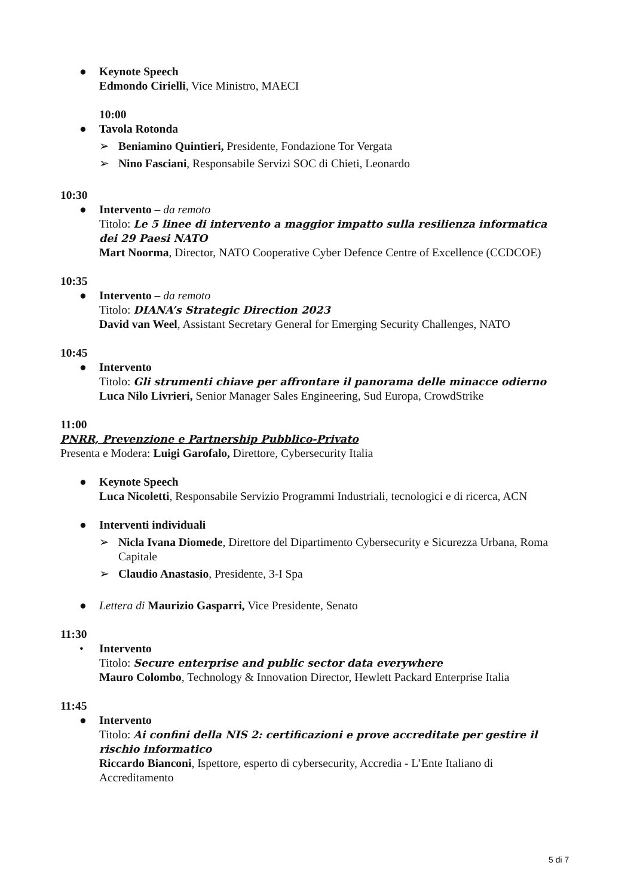● Keynote Speech
Edmondo Cirielli, Vice Ministro, MAECI
10:00
● Tavola Rotonda
➢ Beniamino Quintieri, Presidente, Fondazione Tor Vergata
➢ Nino Fasciani, Responsabile Servizi SOC di Chieti, Leonardo
10:30
● Intervento – da remoto
Titolo: Le 5 linee di intervento a maggior impatto sulla resilienza informatica dei 29 Paesi NATO
Mart Noorma, Director, NATO Cooperative Cyber Defence Centre of Excellence (CCDCOE)
10:35
● Intervento – da remoto
Titolo: DIANA’s Strategic Direction 2023
David van Weel, Assistant Secretary General for Emerging Security Challenges, NATO
10:45
● Intervento
Titolo: Gli strumenti chiave per affrontare il panorama delle minacce odierno
Luca Nilo Livrieri, Senior Manager Sales Engineering, Sud Europa, CrowdStrike
11:00
PNRR, Prevenzione e Partnership Pubblico-Privato
Presenta e Modera: Luigi Garofalo, Direttore, Cybersecurity Italia
● Keynote Speech
Luca Nicoletti, Responsabile Servizio Programmi Industriali, tecnologici e di ricerca, ACN
● Interventi individuali
➢ Nicla Ivana Diomede, Direttore del Dipartimento Cybersecurity e Sicurezza Urbana, Roma Capitale
➢ Claudio Anastasio, Presidente, 3-I Spa
● Lettera di Maurizio Gasparri, Vice Presidente, Senato
11:30
• Intervento
Titolo: Secure enterprise and public sector data everywhere
Mauro Colombo, Technology & Innovation Director, Hewlett Packard Enterprise Italia
11:45
● Intervento
Titolo: Ai confini della NIS 2: certificazioni e prove accreditate per gestire il rischio informatico
Riccardo Bianconi, Ispettore, esperto di cybersecurity, Accredia - L’Ente Italiano di Accreditamento
5 di 7